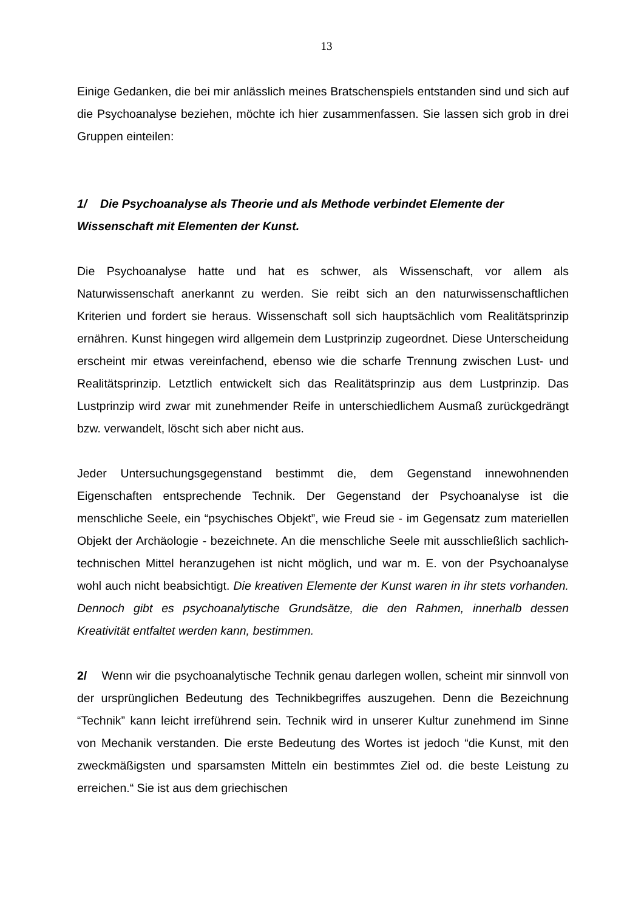13
Einige Gedanken, die bei mir anlässlich meines Bratschenspiels entstanden sind und sich auf die Psychoanalyse beziehen, möchte ich hier zusammenfassen. Sie lassen sich grob in drei Gruppen einteilen:
1/ Die Psychoanalyse als Theorie und als Methode verbindet Elemente der Wissenschaft mit Elementen der Kunst.
Die Psychoanalyse hatte und hat es schwer, als Wissenschaft, vor allem als Naturwissenschaft anerkannt zu werden. Sie reibt sich an den naturwissenschaftlichen Kriterien und fordert sie heraus. Wissenschaft soll sich hauptsächlich vom Realitätsprinzip ernähren. Kunst hingegen wird allgemein dem Lustprinzip zugeordnet. Diese Unterscheidung erscheint mir etwas vereinfachend, ebenso wie die scharfe Trennung zwischen Lust- und Realitätsprinzip. Letztlich entwickelt sich das Realitätsprinzip aus dem Lustprinzip. Das Lustprinzip wird zwar mit zunehmender Reife in unterschiedlichem Ausmaß zurückgedrängt bzw. verwandelt, löscht sich aber nicht aus.
Jeder Untersuchungsgegenstand bestimmt die, dem Gegenstand innewohnenden Eigenschaften entsprechende Technik. Der Gegenstand der Psychoanalyse ist die menschliche Seele, ein “psychisches Objekt”, wie Freud sie - im Gegensatz zum materiellen Objekt der Archäologie - bezeichnete. An die menschliche Seele mit ausschließlich sachlich-technischen Mittel heranzugehen ist nicht möglich, und war m. E. von der Psychoanalyse wohl auch nicht beabsichtigt. Die kreativen Elemente der Kunst waren in ihr stets vorhanden. Dennoch gibt es psychoanalytische Grundsätze, die den Rahmen, innerhalb dessen Kreativität entfaltet werden kann, bestimmen.
2/ Wenn wir die psychoanalytische Technik genau darlegen wollen, scheint mir sinnvoll von der ursprünglichen Bedeutung des Technikbegriffes auszugehen. Denn die Bezeichnung “Technik” kann leicht irreführend sein. Technik wird in unserer Kultur zunehmend im Sinne von Mechanik verstanden. Die erste Bedeutung des Wortes ist jedoch “die Kunst, mit den zweckmäßigsten und sparsamsten Mitteln ein bestimmtes Ziel od. die beste Leistung zu erreichen.“ Sie ist aus dem griechischen